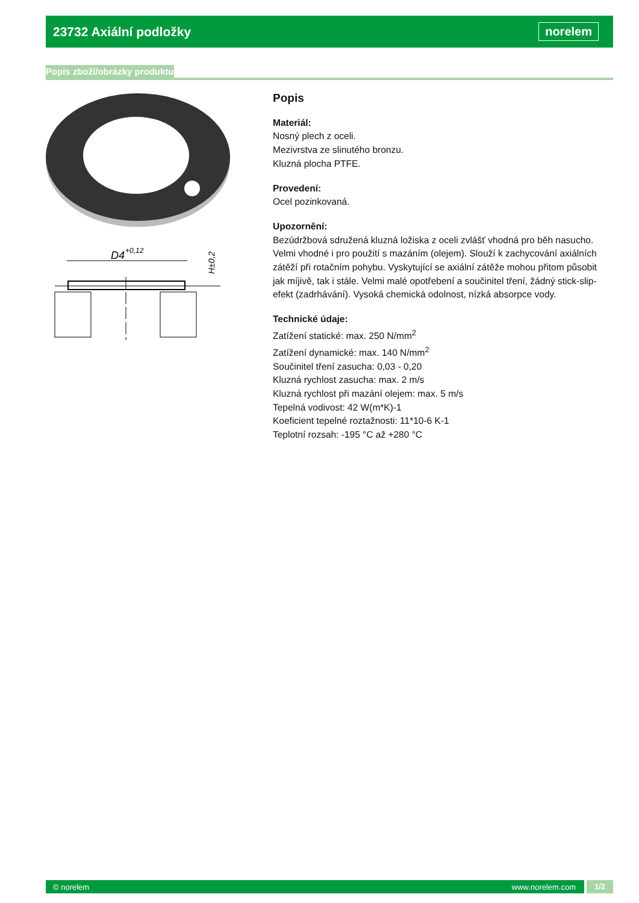23732 Axiální podložky
norelem
Popis zboží/obrázky produktu
D4
+0,12
H±0,2
Popis
Materiál:
Nosný plech z oceli.
Mezivrstva ze slinutého bronzu.
Kluzná plocha PTFE.
Provedení:
Ocel pozinkovaná.
Upozornění:
Bezúdržbová sdružená kluzná ložiska z oceli zvlášť vhodná pro běh nasucho. Velmi vhodné i pro použití s mazáním (olejem). Slouží k zachycování axiálních zátěží při rotačním pohybu. Vyskytující se axiální zátěže mohou přitom působit jak míjivě, tak i stále. Velmi malé opotřebení a součinitel tření, žádný stick-slip-efekt (zadrhávání). Vysoká chemická odolnost, nízká absorpce vody.
Technické údaje:
Zatížení statické: max. 250 N/mm<sup>2</sup>
Zatížení dynamické: max. 140 N/mm<sup>2</sup>
Součinitel tření zasucha: 0,03 - 0,20
Kluzná rychlost zasucha: max. 2 m/s
Kluzná rychlost při mazání olejem: max. 5 m/s
Tepelná vodivost: 42 W(m*K)-1
Koeficient tepelné roztažnosti: 11*10-6 K-1
Teplotní rozsah: -195 °C až +280 °C
© norelem www.norelem.com 1/2